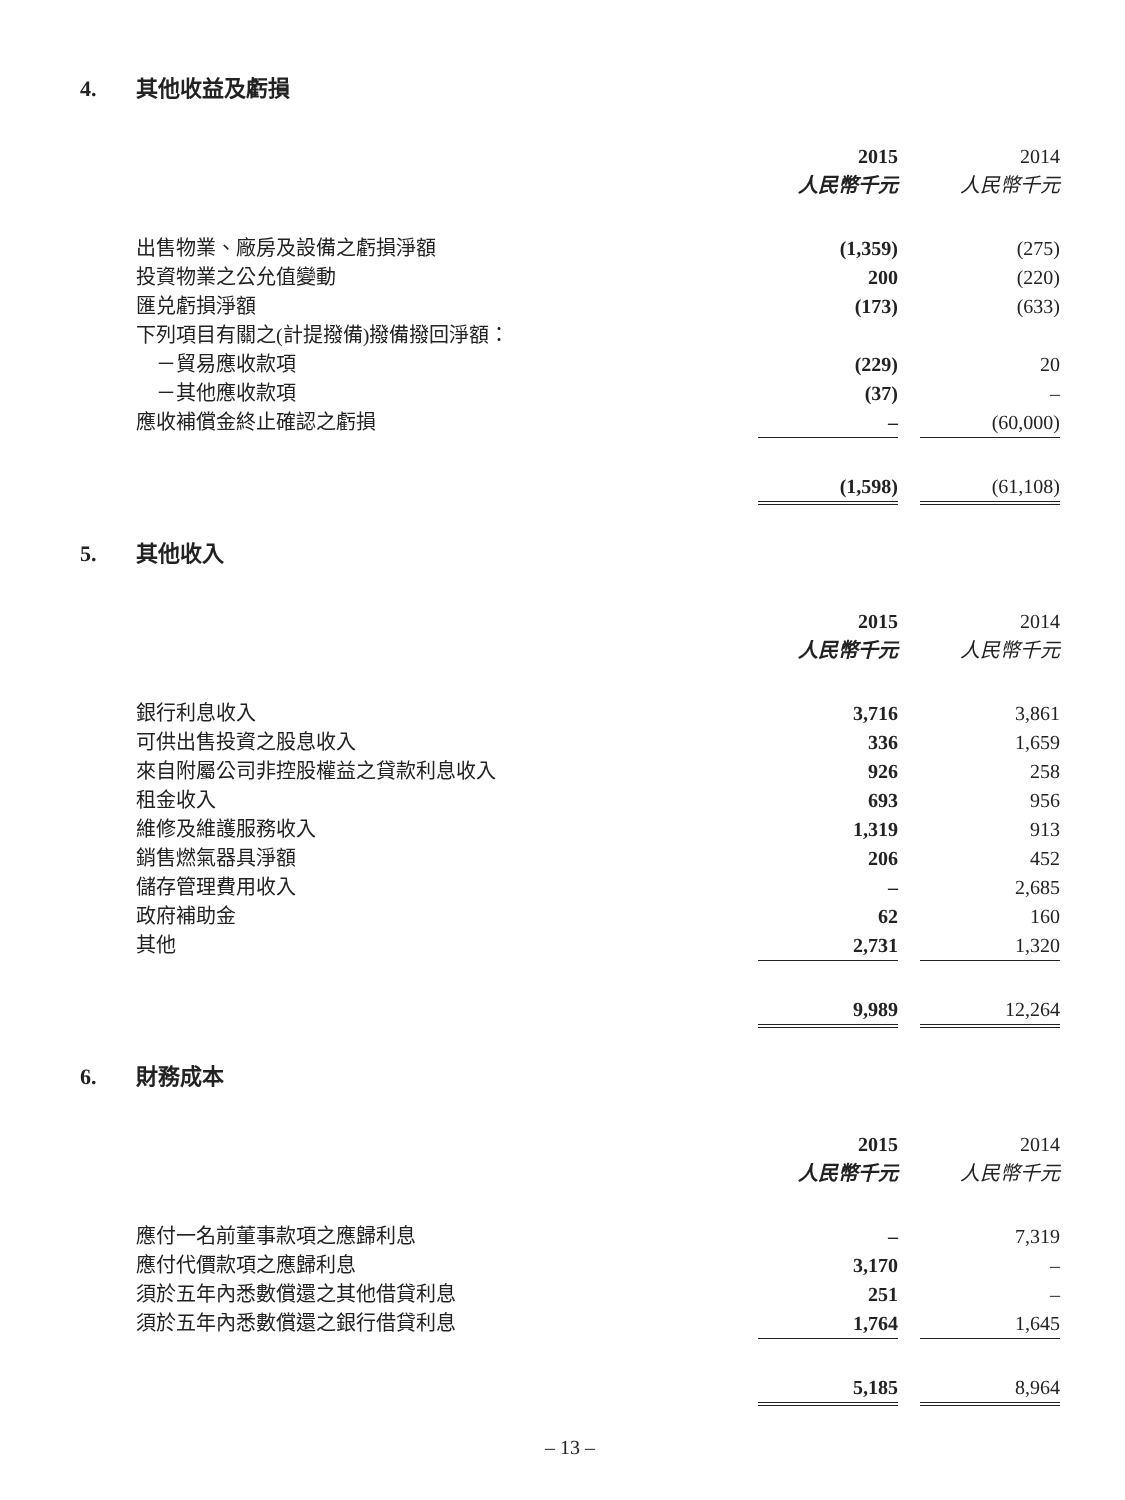4. 其他收益及虧損
| | 2015 | | 2014 |
| --- | --- | --- | --- |
| | 人民幣千元 | | 人民幣千元 |
| 出售物業、廠房及設備之虧損淨額 | (1,359) | | (275) |
| 投資物業之公允值變動 | 200 | | (220) |
| 匯兑虧損淨額 | (173) | | (633) |
| 下列項目有關之(計提撥備)撥備撥回淨額： | | | |
| －貿易應收款項 | (229) | | 20 |
| －其他應收款項 | (37) | | – |
| 應收補償金終止確認之虧損 | – | | (60,000) |
| | (1,598) | | (61,108) |
5. 其他收入
| | 2015 | | 2014 |
| --- | --- | --- | --- |
| | 人民幣千元 | | 人民幣千元 |
| 銀行利息收入 | 3,716 | | 3,861 |
| 可供出售投資之股息收入 | 336 | | 1,659 |
| 來自附屬公司非控股權益之貸款利息收入 | 926 | | 258 |
| 租金收入 | 693 | | 956 |
| 維修及維護服務收入 | 1,319 | | 913 |
| 銷售燃氣器具淨額 | 206 | | 452 |
| 儲存管理費用收入 | – | | 2,685 |
| 政府補助金 | 62 | | 160 |
| 其他 | 2,731 | | 1,320 |
| | 9,989 | | 12,264 |
6. 財務成本
| | 2015 | | 2014 |
| --- | --- | --- | --- |
| | 人民幣千元 | | 人民幣千元 |
| 應付一名前董事款項之應歸利息 | – | | 7,319 |
| 應付代價款項之應歸利息 | 3,170 | | – |
| 須於五年內悉數償還之其他借貸利息 | 251 | | – |
| 須於五年內悉數償還之銀行借貸利息 | 1,764 | | 1,645 |
| | 5,185 | | 8,964 |
– 13 –